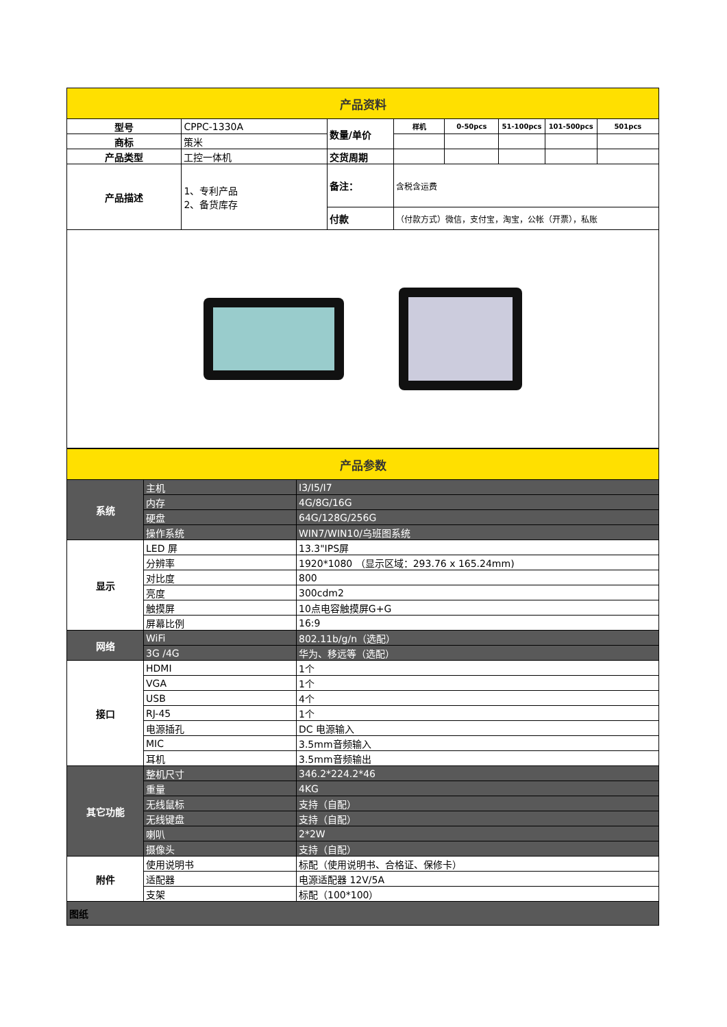| 产品资料 | | | | | | | |
| 型号 | CPPC-1330A | 数量/单价 | 样机 | 0-50pcs | 51-100pcs | 101-500pcs | 501pcs |
| 商标 | 策米 | | | | | | |
| 产品类型 | 工控一体机 | 交货周期 | | | | | |
| 产品描述 | 1、专利产品 2、备货库存 | 备注： | 含税含运费 | | | | |
| | | 付款 | （付款方式）微信，支付宝，淘宝，公帐（开票），私账 | | | | |
| 产品参数 | | |
| 系统 | 主机 | I3/I5/I7 |
| | 内存 | 4G/8G/16G |
| | 硬盘 | 64G/128G/256G |
| | 操作系统 | WIN7/WIN10/乌班图系统 |
| 显示 | LED 屏 | 13.3"IPS屏 |
| | 分辨率 | 1920*1080 （显示区域：293.76 x 165.24mm) |
| | 对比度 | 800 |
| | 亮度 | 300cdm2 |
| | 触摸屏 | 10点电容触摸屏G+G |
| | 屏幕比例 | 16:9 |
| 网络 | WiFi | 802.11b/g/n（选配） |
| | 3G /4G | 华为、移远等（选配） |
| 接口 | HDMI | 1个 |
| | VGA | 1个 |
| | USB | 4个 |
| | RJ-45 | 1个 |
| | 电源插孔 | DC 电源输入 |
| | MIC | 3.5mm音频输入 |
| | 耳机 | 3.5mm音频输出 |
| 其它功能 | 整机尺寸 | 346.2*224.2*46 |
| | 重量 | 4KG |
| | 无线鼠标 | 支持（自配） |
| | 无线键盘 | 支持（自配） |
| | 喇叭 | 2*2W |
| | 摄像头 | 支持（自配） |
| 附件 | 使用说明书 | 标配（使用说明书、合格证、保修卡） |
| | 适配器 | 电源适配器 12V/5A |
| | 支架 | 标配（100*100） |
| 图纸 | | |